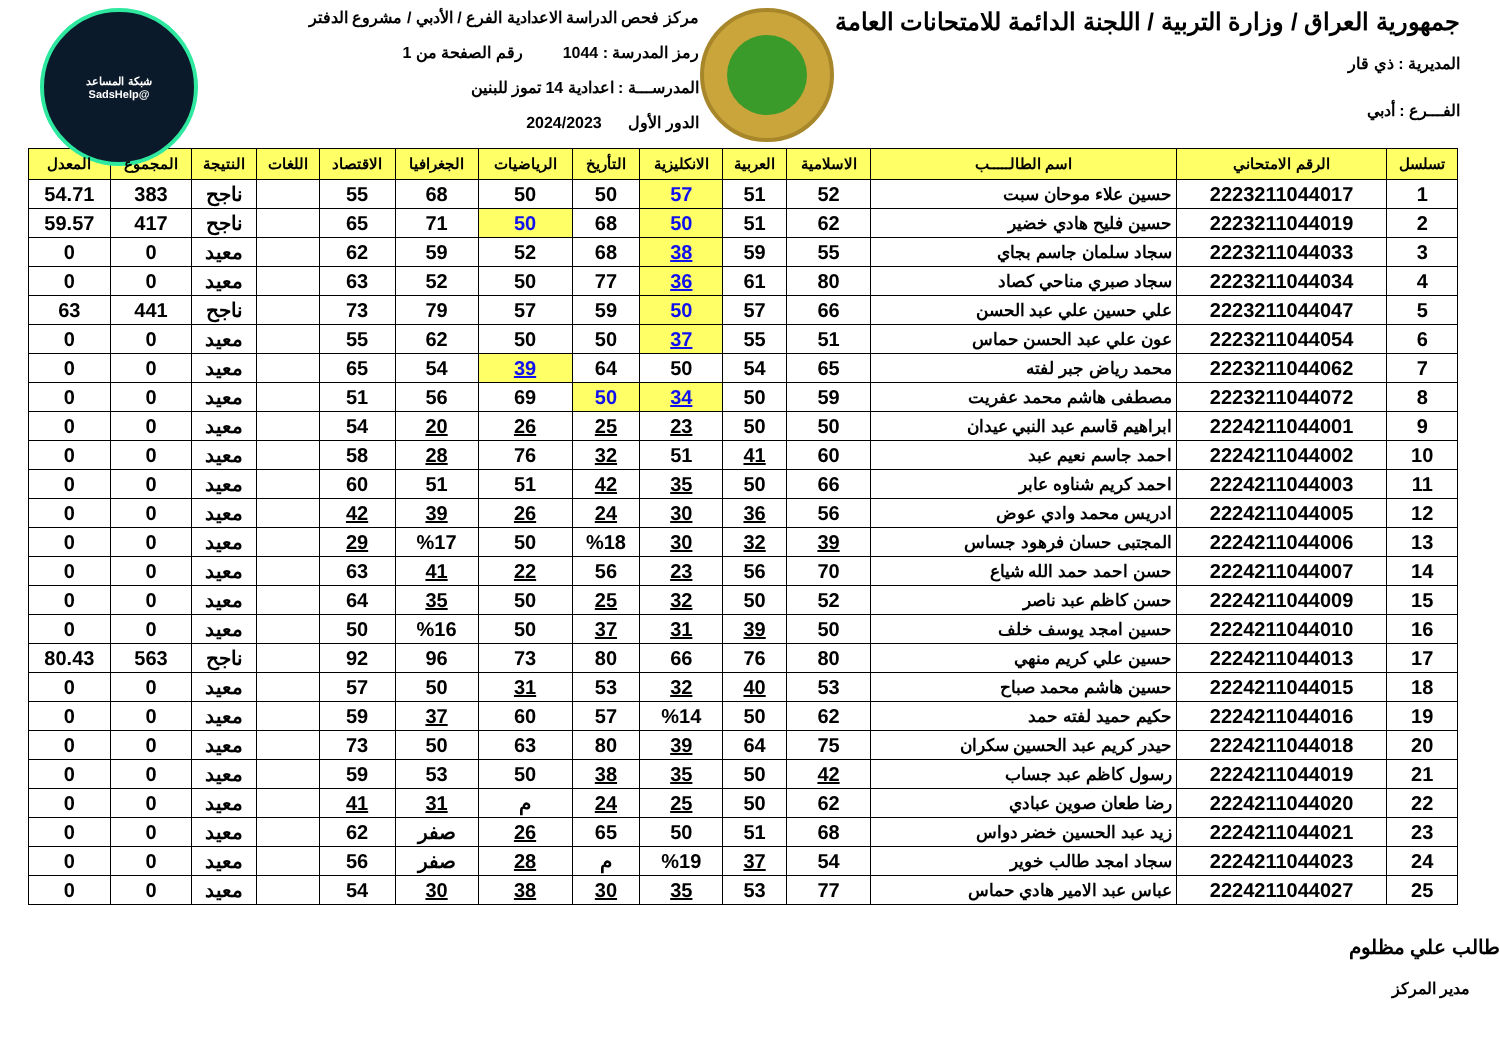جمهورية العراق / وزارة التربية / اللجنة الدائمة للامتحانات العامة
المديرية : ذي قار
الفـــرع : أدبي
مركز فحص الدراسة الاعدادية الفرع / الأدبي / مشروع الدفتر
رمز المدرسة : 1044 رقم الصفحة من 1
المدرســـة : اعدادية 14 تموز للبنين
الدور الأول 2024/2023
شبكة المساعد
@SadsHelp
| تسلسل | الرقم الامتحاني | اسم الطالـــــب | الاسلامية | العربية | الانكليزية | التأريخ | الرياضيات | الجغرافيا | الاقتصاد | اللغات | النتيجة | المجموع | المعدل |
| --- | --- | --- | --- | --- | --- | --- | --- | --- | --- | --- | --- | --- | --- |
| 1 | 2223211044017 | حسين علاء موحان سبت | 52 | 51 | 57 | 50 | 50 | 68 | 55 | | ناجح | 383 | 54.71 |
| 2 | 2223211044019 | حسين فليح هادي خضير | 62 | 51 | 50 | 68 | 50 | 71 | 65 | | ناجح | 417 | 59.57 |
| 3 | 2223211044033 | سجاد سلمان جاسم بجاي | 55 | 59 | 38 | 68 | 52 | 59 | 62 | | معيد | 0 | 0 |
| 4 | 2223211044034 | سجاد صبري مناحي كصاد | 80 | 61 | 36 | 77 | 50 | 52 | 63 | | معيد | 0 | 0 |
| 5 | 2223211044047 | علي حسين علي عبد الحسن | 66 | 57 | 50 | 59 | 57 | 79 | 73 | | ناجح | 441 | 63 |
| 6 | 2223211044054 | عون علي عبد الحسن حماس | 51 | 55 | 37 | 50 | 50 | 62 | 55 | | معيد | 0 | 0 |
| 7 | 2223211044062 | محمد رياض جبر لفته | 65 | 54 | 50 | 64 | 39 | 54 | 65 | | معيد | 0 | 0 |
| 8 | 2223211044072 | مصطفى هاشم محمد عفريت | 59 | 50 | 34 | 50 | 69 | 56 | 51 | | معيد | 0 | 0 |
| 9 | 2224211044001 | ابراهيم قاسم عبد النبي عيدان | 50 | 50 | 23 | 25 | 26 | 20 | 54 | | معيد | 0 | 0 |
| 10 | 2224211044002 | احمد جاسم نعيم عبد | 60 | 41 | 51 | 32 | 76 | 28 | 58 | | معيد | 0 | 0 |
| 11 | 2224211044003 | احمد كريم شناوه عابر | 66 | 50 | 35 | 42 | 51 | 51 | 60 | | معيد | 0 | 0 |
| 12 | 2224211044005 | ادريس محمد وادي عوض | 56 | 36 | 30 | 24 | 26 | 39 | 42 | | معيد | 0 | 0 |
| 13 | 2224211044006 | المجتبى حسان فرهود جساس | 39 | 32 | 30 | %18 | 50 | %17 | 29 | | معيد | 0 | 0 |
| 14 | 2224211044007 | حسن احمد حمد الله شياع | 70 | 56 | 23 | 56 | 22 | 41 | 63 | | معيد | 0 | 0 |
| 15 | 2224211044009 | حسن كاظم عبد ناصر | 52 | 50 | 32 | 25 | 50 | 35 | 64 | | معيد | 0 | 0 |
| 16 | 2224211044010 | حسين امجد يوسف خلف | 50 | 39 | 31 | 37 | 50 | %16 | 50 | | معيد | 0 | 0 |
| 17 | 2224211044013 | حسين علي كريم منهي | 80 | 76 | 66 | 80 | 73 | 96 | 92 | | ناجح | 563 | 80.43 |
| 18 | 2224211044015 | حسين هاشم محمد صباح | 53 | 40 | 32 | 53 | 31 | 50 | 57 | | معيد | 0 | 0 |
| 19 | 2224211044016 | حكيم حميد لفته حمد | 62 | 50 | %14 | 57 | 60 | 37 | 59 | | معيد | 0 | 0 |
| 20 | 2224211044018 | حيدر كريم عبد الحسين سكران | 75 | 64 | 39 | 80 | 63 | 50 | 73 | | معيد | 0 | 0 |
| 21 | 2224211044019 | رسول كاظم عبد جساب | 42 | 50 | 35 | 38 | 50 | 53 | 59 | | معيد | 0 | 0 |
| 22 | 2224211044020 | رضا طعان صوين عبادي | 62 | 50 | 25 | 24 | م | 31 | 41 | | معيد | 0 | 0 |
| 23 | 2224211044021 | زيد عبد الحسين خضر دواس | 68 | 51 | 50 | 65 | 26 | صفر | 62 | | معيد | 0 | 0 |
| 24 | 2224211044023 | سجاد امجد طالب خوير | 54 | 37 | %19 | م | 28 | صفر | 56 | | معيد | 0 | 0 |
| 25 | 2224211044027 | عباس عبد الامير هادي حماس | 77 | 53 | 35 | 30 | 38 | 30 | 54 | | معيد | 0 | 0 |
طالب علي مظلوم
مدير المركز